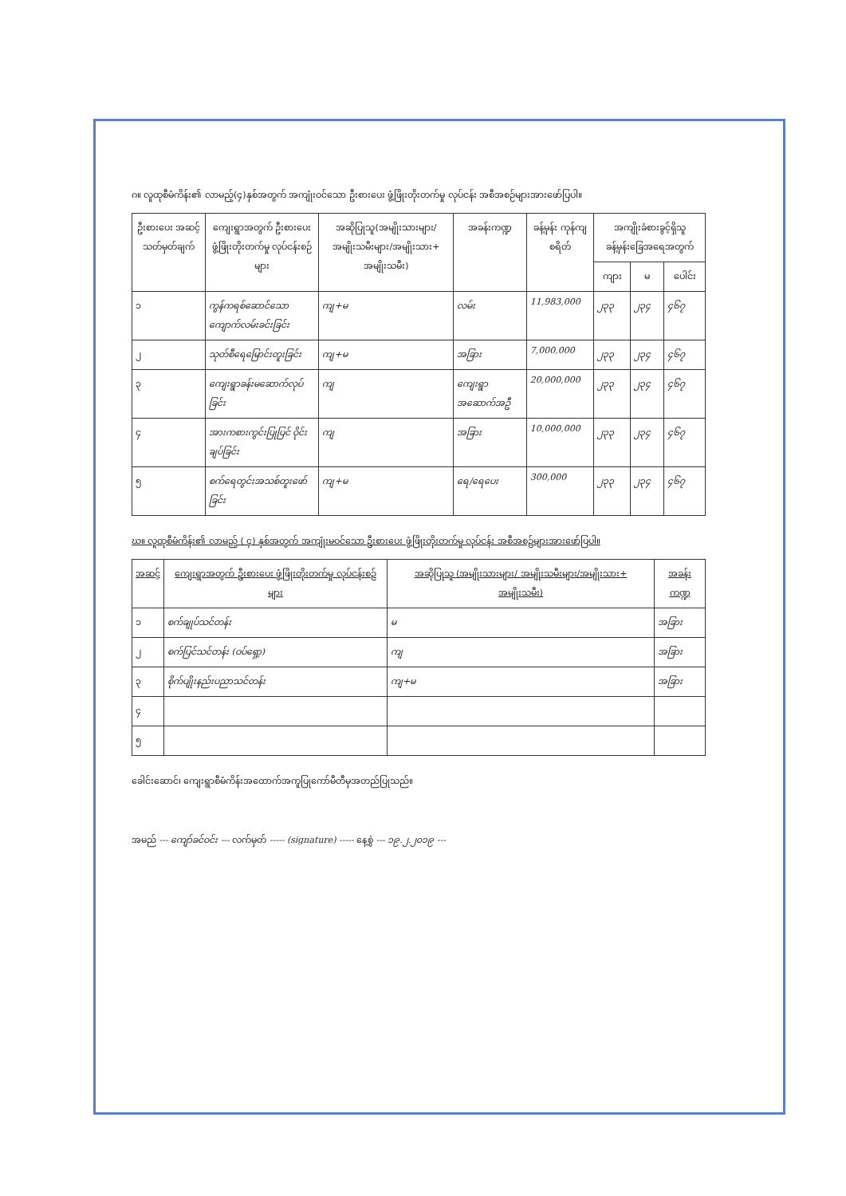ဂ။ လူထုစီမံကိန်း၏ လာမည့်(၄)နှစ်အတွက် အကျုံးဝင်သော ဦးစားပေး ဖွံ့ဖြိုးတိုးတက်မှု လုပ်ငန်း အစီအစဉ်များအားဖော်ပြပါ။
| ဦးစားပေး အဆင့် သတ်မှတ်ချက် | ကျေးရွာအတွက် ဦးစားပေး ဖွံ့ဖြိုးတိုးတက်မှု လုပ်ငန်းစဉ်များ | အဆိုပြုသူ(အမျိုးသားများ/ အမျိုးသမီးများ/အမျိုးသား+ အမျိုးသမီး) | အခန်းကဏ္ဍ | ခန့်မှန်း ကုန်ကျ စရိတ် | အကျိုးခံစားခွင့်ရှိသူခန့်မှန်းခြေအရေအတွက် | | |
| --- | --- | --- | --- | --- | --- | --- | --- |
| | | | | | ကျား | မ | ပေါင်း |
| ၁ | ကွန်ကရစ်ဆောင်သော ကျောက်လမ်းခင်းခြင်း | ကျ+မ | လမ်း | 11,983,000 | ၂၃၃ | ၂၃၄ | ၄၆၇ |
| ၂ | သုတ်စီရေမြောင်းတူးခြင်း | ကျ+မ | အခြား | 7,000,000 | ၂၃၃ | ၂၃၄ | ၄၆၇ |
| ၃ | ကျေးရွာခန်းမဆောက်လုပ်ခြင်း | ကျ | ကျေးရွာ အဆောက်အဦ | 20,000,000 | ၂၃၃ | ၂၃၄ | ၄၆၇ |
| ၄ | အားကစားကွင်းပြုပြင် ဝိုင်းချပ်ခြင်း | ကျ | အခြား | 10,000,000 | ၂၃၃ | ၂၃၄ | ၄၆၇ |
| ၅ | စက်ရေတွင်းအသစ်တူးဖော်ခြင်း | ကျ+မ | ရေ/ရေပေး | 300,000 | ၂၃၃ | ၂၃၄ | ၄၆၇ |
ဃ။ လူထုစီမံကိန်း၏ လာမည့် ( ၄) နှစ်အတွက် အကျုံးမဝင်သော ဦးစားပေး ဖွံ့ဖြိုးတိုးတက်မှု လုပ်ငန်း အစီအစဉ်များအားဖော်ပြပါ။
| အဆင့် | ကျေးရွာအတွက် ဦးစားပေး ဖွံ့ဖြိုးတိုးတက်မှု လုပ်ငန်းစဉ်များ | အဆိုပြုသူ (အမျိုးသားများ/ အမျိုးသမီးများ/အမျိုးသား+ အမျိုးသမီး) | အခန်းကဏ္ဍ |
| --- | --- | --- | --- |
| ၁ | စက်ချုပ်သင်တန်း | မ | အခြား |
| ၂ | စက်ပြင်သင်တန်း (ဝပ်ရှော့) | ကျ | အခြား |
| ၃ | စိုက်ပျိုးနည်းပညာသင်တန်း | ကျ+မ | အခြား |
| ၄ | | | |
| ၅ | | | |
ခေါင်းဆောင်၊ ကျေးရွာစီမံကိန်းအထောက်အကူပြုကော်မီတီမှအတည်ပြုသည်။
အမည် --- ကျော်ခင်ဝင်း --- လက်မှတ် ----- (signature) ----- နေ့စွဲ --- ၁၉.၂.၂၀၁၉ ---